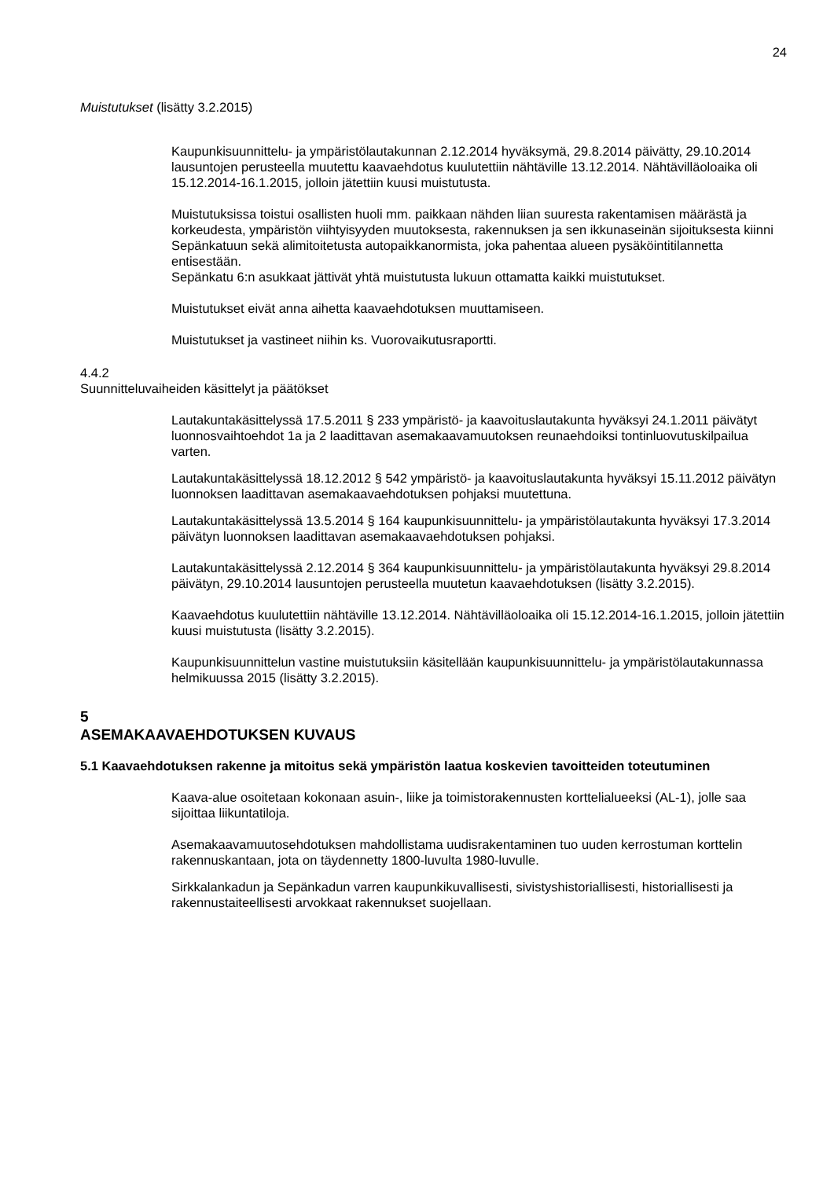24
Muistutukset (lisätty 3.2.2015)
Kaupunkisuunnittelu- ja ympäristölautakunnan 2.12.2014 hyväksymä, 29.8.2014 päivätty, 29.10.2014 lausuntojen perusteella muutettu kaavaehdotus kuulutettiin nähtäville 13.12.2014. Nähtävilläoloaika oli 15.12.2014-16.1.2015, jolloin jätettiin kuusi muistutusta.
Muistutuksissa toistui osallisten huoli mm. paikkaan nähden liian suuresta rakentamisen määrästä ja korkeudesta, ympäristön viihtyisyyden muutoksesta, rakennuksen ja sen ikkunaseinän sijoituksesta kiinni Sepänkatuun sekä alimitoitetusta autopaikkanormista, joka pahentaa alueen pysäköintitilannetta entisestään.
Sepänkatu 6:n asukkaat jättivät yhtä muistutusta lukuun ottamatta kaikki muistutukset.
Muistutukset eivät anna aihetta kaavaehdotuksen muuttamiseen.
Muistutukset ja vastineet niihin ks. Vuorovaikutusraportti.
4.4.2
Suunnitteluvaiheiden käsittelyt ja päätökset
Lautakuntakäsittelyssä 17.5.2011 § 233 ympäristö- ja kaavoituslautakunta hyväksyi 24.1.2011 päivätyt luonnosvaihtoehdot 1a ja 2 laadittavan asemakaavamuutoksen reunaehdoiksi tontinluovutuskilpailua varten.
Lautakuntakäsittelyssä 18.12.2012 § 542 ympäristö- ja kaavoituslautakunta hyväksyi 15.11.2012 päivätyn luonnoksen laadittavan asemakaavaehdotuksen pohjaksi muutettuna.
Lautakuntakäsittelyssä 13.5.2014 § 164 kaupunkisuunnittelu- ja ympäristölautakunta hyväksyi 17.3.2014 päivätyn luonnoksen laadittavan asemakaavaehdotuksen pohjaksi.
Lautakuntakäsittelyssä 2.12.2014 § 364 kaupunkisuunnittelu- ja ympäristölautakunta hyväksyi 29.8.2014 päivätyn, 29.10.2014 lausuntojen perusteella muutetun kaavaehdotuksen (lisätty 3.2.2015).
Kaavaehdotus kuulutettiin nähtäville 13.12.2014. Nähtävilläoloaika oli 15.12.2014-16.1.2015, jolloin jätettiin kuusi muistutusta (lisätty 3.2.2015).
Kaupunkisuunnittelun vastine muistutuksiin käsitellään kaupunkisuunnittelu- ja ympäristölautakunnassa helmikuussa 2015 (lisätty 3.2.2015).
5
ASEMAKAAVAEHDOTUKSEN KUVAUS
5.1 Kaavaehdotuksen rakenne ja mitoitus sekä ympäristön laatua koskevien tavoitteiden toteutuminen
Kaava-alue osoitetaan kokonaan asuin-, liike ja toimistorakennusten korttelialueeksi (AL-1), jolle saa sijoittaa liikuntatiloja.
Asemakaavamuutosehdotuksen mahdollistama uudisrakentaminen tuo uuden kerrostuman korttelin rakennuskantaan, jota on täydennetty 1800-luvulta 1980-luvulle.
Sirkkalankadun ja Sepänkadun varren kaupunkikuvallisesti, sivistyshistoriallisesti, historiallisesti ja rakennustaiteellisesti arvokkaat rakennukset suojellaan.